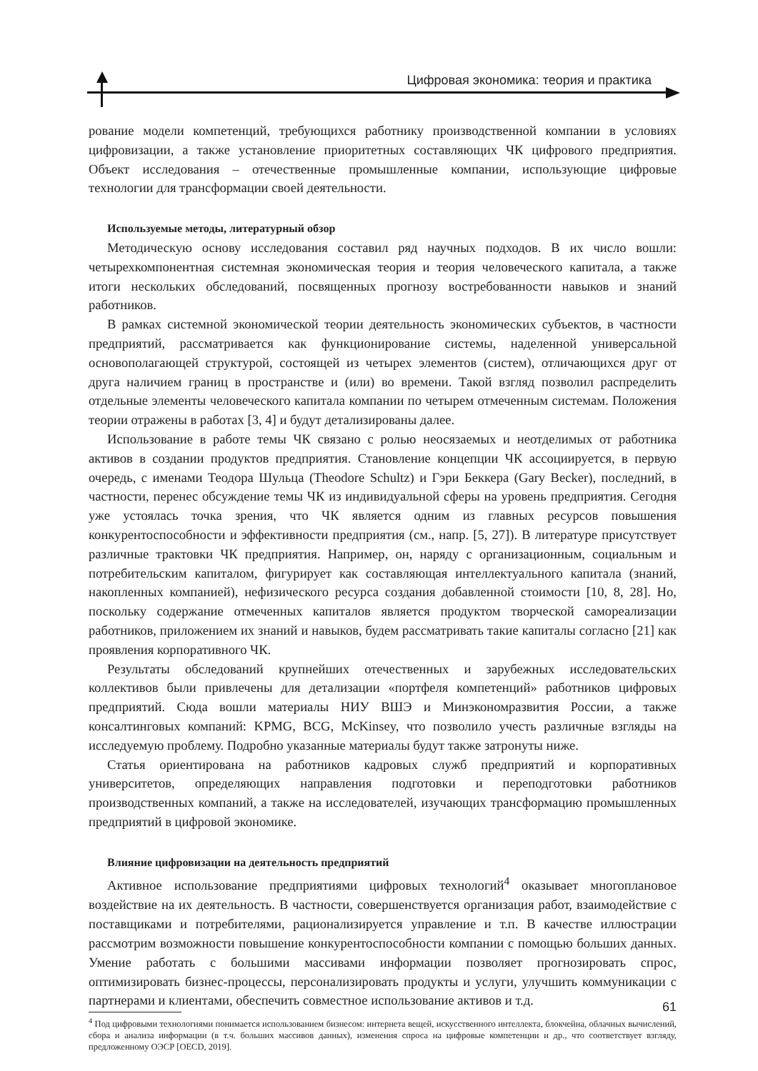Цифровая экономика: теория и практика
рование модели компетенций, требующихся работнику производственной компании в условиях цифровизации, а также установление приоритетных составляющих ЧК цифрового предприятия. Объект исследования – отечественные промышленные компании, использующие цифровые технологии для трансформации своей деятельности.
Используемые методы, литературный обзор
Методическую основу исследования составил ряд научных подходов. В их число вошли: четырехкомпонентная системная экономическая теория и теория человеческого капитала, а также итоги нескольких обследований, посвященных прогнозу востребованности навыков и знаний работников.
В рамках системной экономической теории деятельность экономических субъектов, в частности предприятий, рассматривается как функционирование системы, наделенной универсальной основополагающей структурой, состоящей из четырех элементов (систем), отличающихся друг от друга наличием границ в пространстве и (или) во времени. Такой взгляд позволил распределить отдельные элементы человеческого капитала компании по четырем отмеченным системам. Положения теории отражены в работах [3, 4] и будут детализированы далее.
Использование в работе темы ЧК связано с ролью неосязаемых и неотделимых от работника активов в создании продуктов предприятия. Становление концепции ЧК ассоциируется, в первую очередь, с именами Теодора Шульца (Theodore Schultz) и Гэри Беккера (Gary Becker), последний, в частности, перенес обсуждение темы ЧК из индивидуальной сферы на уровень предприятия. Сегодня уже устоялась точка зрения, что ЧК является одним из главных ресурсов повышения конкурентоспособности и эффективности предприятия (см., напр. [5, 27]). В литературе присутствует различные трактовки ЧК предприятия. Например, он, наряду с организационным, социальным и потребительским капиталом, фигурирует как составляющая интеллектуального капитала (знаний, накопленных компанией), нефизического ресурса создания добавленной стоимости [10, 8, 28]. Но, поскольку содержание отмеченных капиталов является продуктом творческой самореализации работников, приложением их знаний и навыков, будем рассматривать такие капиталы согласно [21] как проявления корпоративного ЧК.
Результаты обследований крупнейших отечественных и зарубежных исследовательских коллективов были привлечены для детализации «портфеля компетенций» работников цифровых предприятий. Сюда вошли материалы НИУ ВШЭ и Минэкономразвития России, а также консалтинговых компаний: KPMG, BCG, McKinsey, что позволило учесть различные взгляды на исследуемую проблему. Подробно указанные материалы будут также затронуты ниже.
Статья ориентирована на работников кадровых служб предприятий и корпоративных университетов, определяющих направления подготовки и переподготовки работников производственных компаний, а также на исследователей, изучающих трансформацию промышленных предприятий в цифровой экономике.
Влияние цифровизации на деятельность предприятий
Активное использование предприятиями цифровых технологий<sup>4</sup> оказывает многоплановое воздействие на их деятельность. В частности, совершенствуется организация работ, взаимодействие с поставщиками и потребителями, рационализируется управление и т.п. В качестве иллюстрации рассмотрим возможности повышение конкурентоспособности компании с помощью больших данных. Умение работать с большими массивами информации позволяет прогнозировать спрос, оптимизировать бизнес-процессы, персонализировать продукты и услуги, улучшить коммуникации с партнерами и клиентами, обеспечить совместное использование активов и т.д.
<sup>4</sup> Под цифровыми технологиями понимается использованием бизнесом: интернета вещей, искусственного интеллекта, блокчейна, облачных вычислений, сбора и анализа информации (в т.ч. больших массивов данных), изменения спроса на цифровые компетенции и др., что соответствует взгляду, предложенному ОЭСР [OECD, 2019].
61